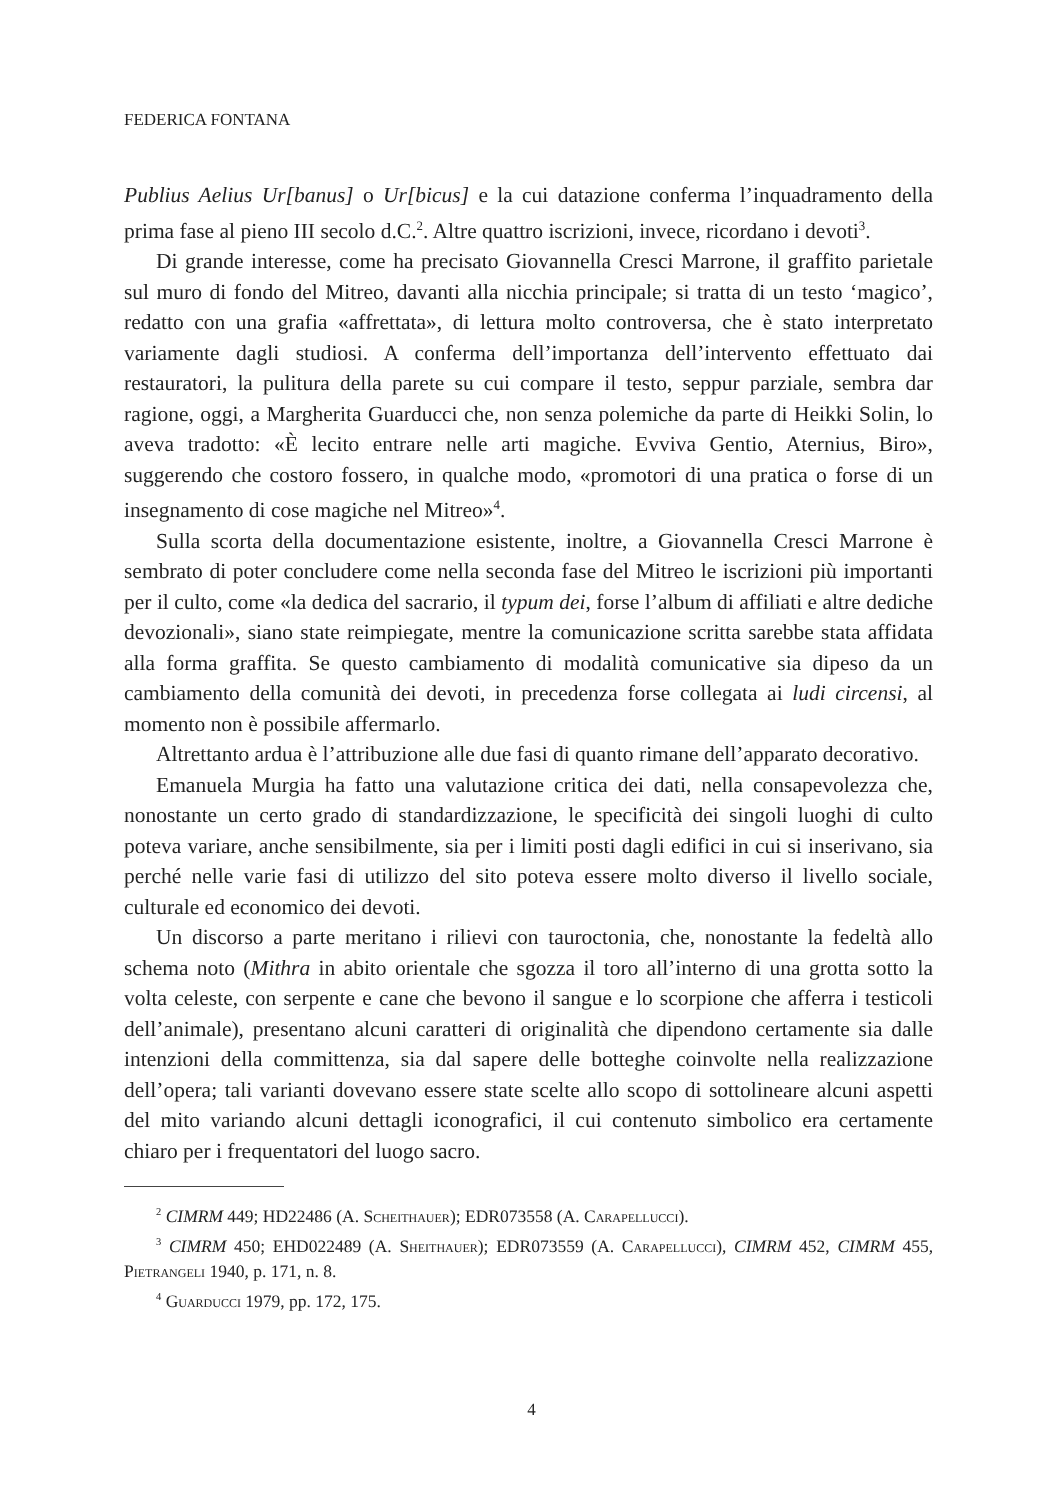FEDERICA FONTANA
Publius Aelius Ur[banus] o Ur[bicus] e la cui datazione conferma l’inquadramento della prima fase al pieno III secolo d.C.<sup>2</sup>. Altre quattro iscrizioni, invece, ricordano i devoti<sup>3</sup>.
Di grande interesse, come ha precisato Giovannella Cresci Marrone, il graffito parietale sul muro di fondo del Mitreo, davanti alla nicchia principale; si tratta di un testo ‘magico’, redatto con una grafia «affrettata», di lettura molto controversa, che è stato interpretato variamente dagli studiosi. A conferma dell’importanza dell’intervento effettuato dai restauratori, la pulitura della parete su cui compare il testo, seppur parziale, sembra dar ragione, oggi, a Margherita Guarducci che, non senza polemiche da parte di Heikki Solin, lo aveva tradotto: «È lecito entrare nelle arti magiche. Evviva Gentio, Aternius, Biro», suggerendo che costoro fossero, in qualche modo, «promotori di una pratica o forse di un insegnamento di cose magiche nel Mitreo»<sup>4</sup>.
Sulla scorta della documentazione esistente, inoltre, a Giovannella Cresci Marrone è sembrato di poter concludere come nella seconda fase del Mitreo le iscrizioni più importanti per il culto, come «la dedica del sacrario, il typum dei, forse l’album di affiliati e altre dediche devozionali», siano state reimpiegate, mentre la comunicazione scritta sarebbe stata affidata alla forma graffita. Se questo cambiamento di modalità comunicative sia dipeso da un cambiamento della comunità dei devoti, in precedenza forse collegata ai ludi circensi, al momento non è possibile affermarlo.
Altrettanto ardua è l’attribuzione alle due fasi di quanto rimane dell’apparato decorativo.
Emanuela Murgia ha fatto una valutazione critica dei dati, nella consapevolezza che, nonostante un certo grado di standardizzazione, le specificità dei singoli luoghi di culto poteva variare, anche sensibilmente, sia per i limiti posti dagli edifici in cui si inserivano, sia perché nelle varie fasi di utilizzo del sito poteva essere molto diverso il livello sociale, culturale ed economico dei devoti.
Un discorso a parte meritano i rilievi con tauroctonia, che, nonostante la fedeltà allo schema noto (Mithra in abito orientale che sgozza il toro all’interno di una grotta sotto la volta celeste, con serpente e cane che bevono il sangue e lo scorpione che afferra i testicoli dell’animale), presentano alcuni caratteri di originalità che dipendono certamente sia dalle intenzioni della committenza, sia dal sapere delle botteghe coinvolte nella realizzazione dell’opera; tali varianti dovevano essere state scelte allo scopo di sottolineare alcuni aspetti del mito variando alcuni dettagli iconografici, il cui contenuto simbolico era certamente chiaro per i frequentatori del luogo sacro.
<sup>2</sup> CIMRM 449; HD22486 (A. Scheithauer); EDR073558 (A. Carapellucci).
<sup>3</sup> CIMRM 450; EHD022489 (A. Sheithauer); EDR073559 (A. Carapellucci), CIMRM 452, CIMRM 455, Pietrangeli 1940, p. 171, n. 8.
<sup>4</sup> Guarducci 1979, pp. 172, 175.
4